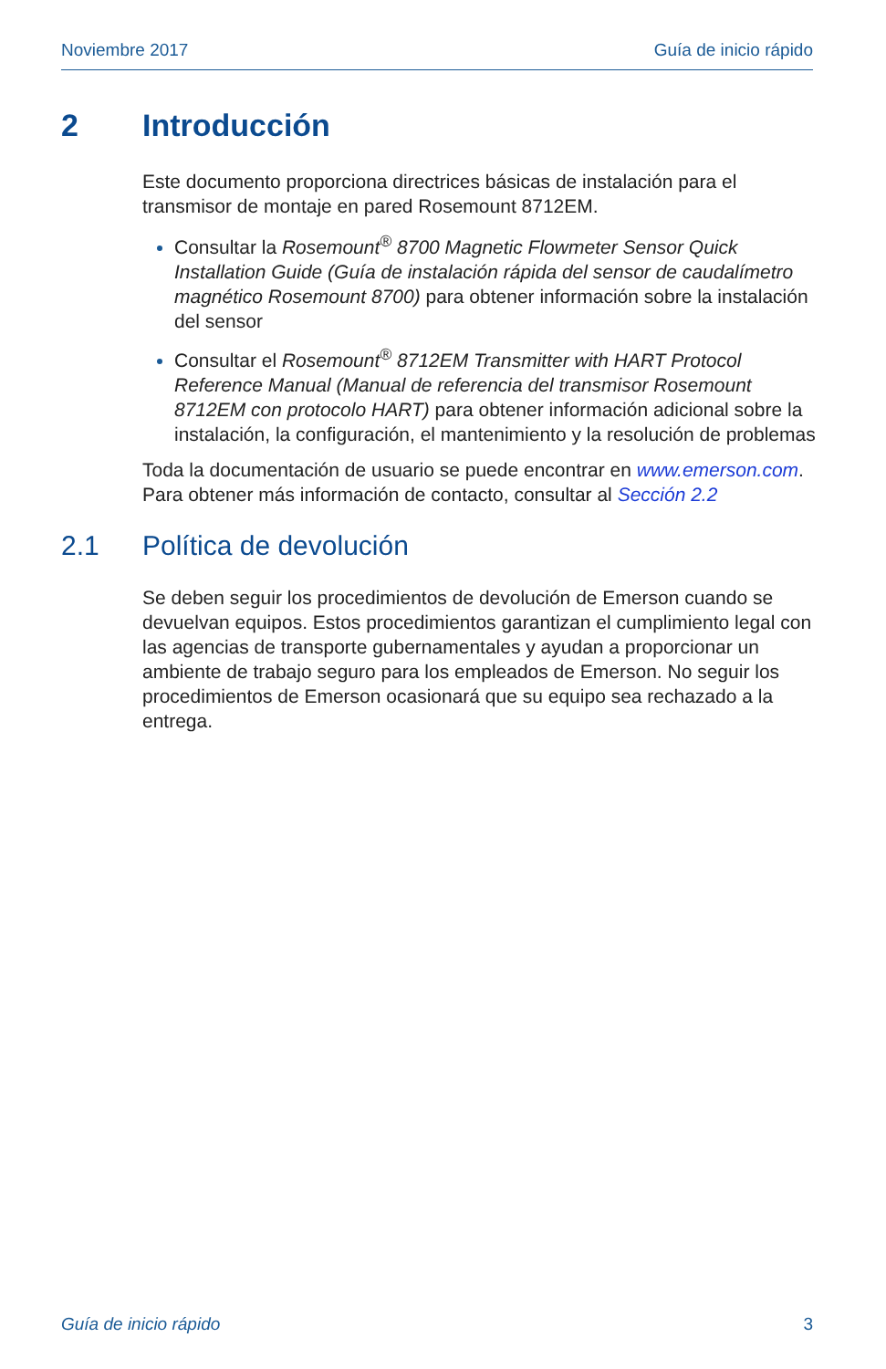Noviembre 2017 Guía de inicio rápido
2 Introducción
Este documento proporciona directrices básicas de instalación para el transmisor de montaje en pared Rosemount 8712EM.
Consultar la Rosemount<sup>®</sup> 8700 Magnetic Flowmeter Sensor Quick Installation Guide (Guía de instalación rápida del sensor de caudalímetro magnético Rosemount 8700) para obtener información sobre la instalación del sensor
Consultar el Rosemount<sup>®</sup> 8712EM Transmitter with HART Protocol Reference Manual (Manual de referencia del transmisor Rosemount 8712EM con protocolo HART) para obtener información adicional sobre la instalación, la configuración, el mantenimiento y la resolución de problemas
Toda la documentación de usuario se puede encontrar en www.emerson.com. Para obtener más información de contacto, consultar al Sección 2.2
2.1 Política de devolución
Se deben seguir los procedimientos de devolución de Emerson cuando se devuelvan equipos. Estos procedimientos garantizan el cumplimiento legal con las agencias de transporte gubernamentales y ayudan a proporcionar un ambiente de trabajo seguro para los empleados de Emerson. No seguir los procedimientos de Emerson ocasionará que su equipo sea rechazado a la entrega.
Guía de inicio rápido 3